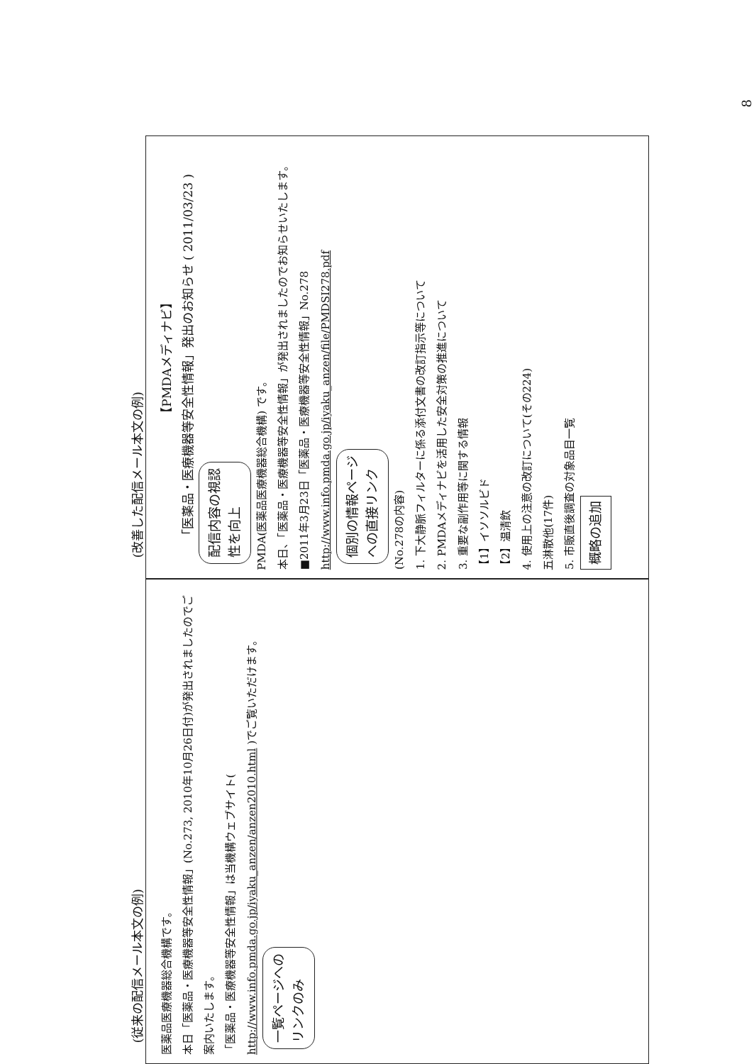(従来の配信メール本文の例)
医薬品医療機器総合機構です。
本日「医薬品・医療機器等安全性情報」(No.273, 2010年10月26日付)が発出されましたのでご案内いたします。
「医薬品・医療機器等安全性情報」は当機構ウェブサイト( http://www.info.pmda.go.jp/iyaku_anzen/anzen2010.html )でご覧いただけます。
一覧ページへの
リンクのみ
(改善した配信メール本文の例)
【PMDAメディナビ】
「医薬品・医療機器等安全性情報」発出のお知らせ ( 2011/03/23 )
配信内容の視認
性を向上
PMDA(医薬品医療機器総合機構) です。
本日、「医薬品・医療機器等安全性情報」が発出されましたのでお知らせいたします。
■2011年3月23日「医薬品・医療機器等安全性情報」No.278
http://www.info.pmda.go.jp/iyaku_anzen/file/PMDSI278.pdf
個別の情報ページ
への直接リンク
(No.278の内容)
1. 下大静脈フィルターに係る添付文書の改訂指示等について
2. PMDAメディナビを活用した安全対策の推進について
3. 重要な副作用等に関する情報
【1】イソソルビド
【2】温清飲
4. 使用上の注意の改訂について(その224)
五淋散他(17件)
5. 市販直後調査の対象品目一覧
概略の追加
8